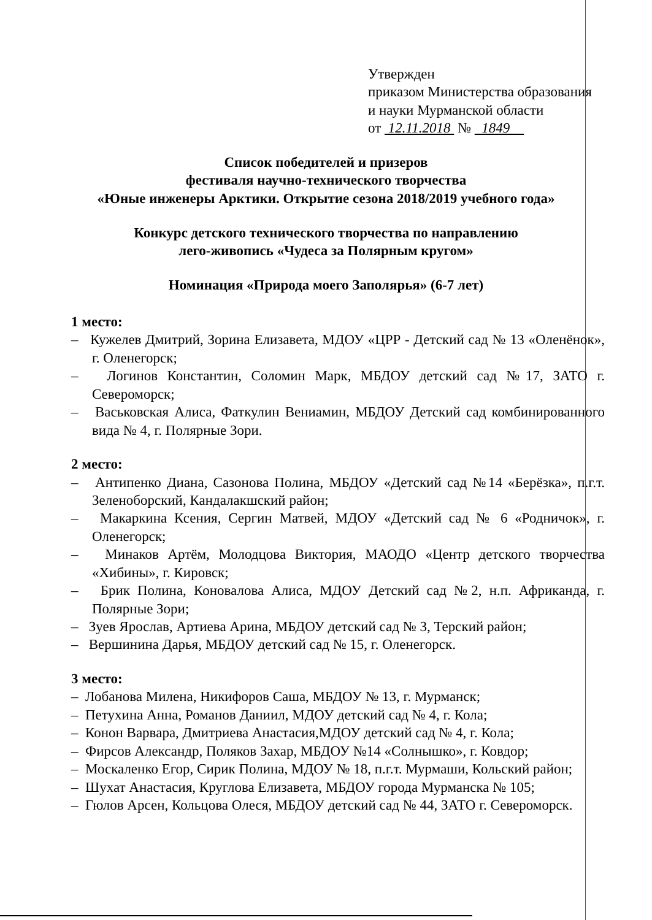Утвержден
приказом Министерства образования
и науки Мурманской области
от 12.11.2018 № 1849
Список победителей и призеров
фестиваля научно-технического творчества
«Юные инженеры Арктики. Открытие сезона 2018/2019 учебного года»
Конкурс детского технического творчества по направлению
лего-живопись «Чудеса за Полярным кругом»
Номинация «Природа моего Заполярья» (6-7 лет)
1 место:
– Кужелев Дмитрий, Зорина Елизавета, МДОУ «ЦРР - Детский сад № 13 «Оленёнок», г. Оленегорск;
– Логинов Константин, Соломин Марк, МБДОУ детский сад №17, ЗАТО г. Североморск;
– Васьковская Алиса, Фаткулин Вениамин, МБДОУ Детский сад комбинированного вида № 4, г. Полярные Зори.
2 место:
– Антипенко Диана, Сазонова Полина, МБДОУ «Детский сад №14 «Берёзка», п.г.т. Зеленоборский, Кандалакшский район;
– Макаркина Ксения, Сергин Матвей, МДОУ «Детский сад № 6 «Родничок», г. Оленегорск;
– Минаков Артём, Молодцова Виктория, МАОДО «Центр детского творчества «Хибины», г. Кировск;
– Брик Полина, Коновалова Алиса, МДОУ Детский сад №2, н.п. Африканда, г. Полярные Зори;
– Зуев Ярослав, Артиева Арина, МБДОУ детский сад № 3, Терский район;
– Вершинина Дарья, МБДОУ детский сад № 15, г. Оленегорск.
3 место:
– Лобанова Милена, Никифоров Саша, МБДОУ № 13, г. Мурманск;
– Петухина Анна, Романов Даниил, МДОУ детский сад № 4, г. Кола;
– Конон Варвара, Дмитриева Анастасия,МДОУ детский сад № 4, г. Кола;
– Фирсов Александр, Поляков Захар, МБДОУ №14 «Солнышко», г. Ковдор;
– Москаленко Егор, Сирик Полина, МДОУ № 18, п.г.т. Мурмаши, Кольский район;
– Шухат Анастасия, Круглова Елизавета, МБДОУ города Мурманска № 105;
– Гюлов Арсен, Кольцова Олеся, МБДОУ детский сад № 44, ЗАТО г. Североморск.